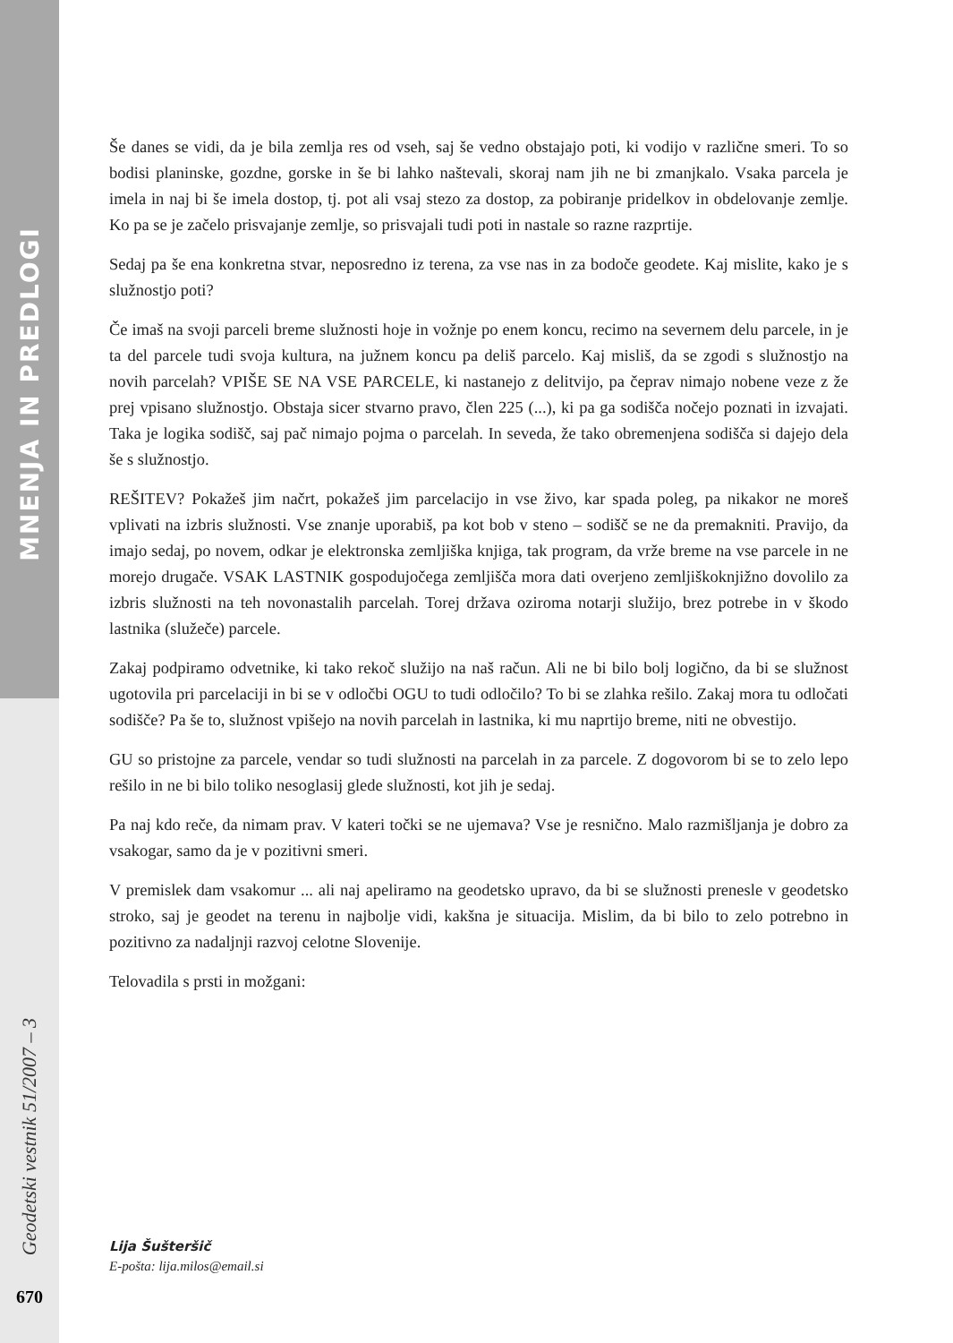MNENJA IN PREDLOGI
Geodetski vestnik 51/2007 – 3
Še danes se vidi, da je bila zemlja res od vseh, saj še vedno obstajajo poti, ki vodijo v različne smeri. To so bodisi planinske, gozdne, gorske in še bi lahko naštevali, skoraj nam jih ne bi zmanjkalo. Vsaka parcela je imela in naj bi še imela dostop, tj. pot ali vsaj stezo za dostop, za pobiranje pridelkov in obdelovanje zemlje. Ko pa se je začelo prisvajanje zemlje, so prisvajali tudi poti in nastale so razne razprtije.
Sedaj pa še ena konkretna stvar, neposredno iz terena, za vse nas in za bodoče geodete. Kaj mislite, kako je s služnostjo poti?
Če imaš na svoji parceli breme služnosti hoje in vožnje po enem koncu, recimo na severnem delu parcele, in je ta del parcele tudi svoja kultura, na južnem koncu pa deliš parcelo. Kaj misliš, da se zgodi s služnostjo na novih parcelah? VPIŠE SE NA VSE PARCELE, ki nastanejo z delitvijo, pa čeprav nimajo nobene veze z že prej vpisano služnostjo. Obstaja sicer stvarno pravo, člen 225 (...), ki pa ga sodišča nočejo poznati in izvajati. Taka je logika sodišč, saj pač nimajo pojma o parcelah. In seveda, že tako obremenjena sodišča si dajejo dela še s služnostjo.
REŠITEV? Pokažeš jim načrt, pokažeš jim parcelacijo in vse živo, kar spada poleg, pa nikakor ne moreš vplivati na izbris služnosti. Vse znanje uporabiš, pa kot bob v steno – sodišč se ne da premakniti. Pravijo, da imajo sedaj, po novem, odkar je elektronska zemljiška knjiga, tak program, da vrže breme na vse parcele in ne morejo drugače. VSAK LASTNIK gospodujočega zemljišča mora dati overjeno zemljiškoknjižno dovolilo za izbris služnosti na teh novonastalih parcelah. Torej država oziroma notarji služijo, brez potrebe in v škodo lastnika (služeče) parcele.
Zakaj podpiramo odvetnike, ki tako rekoč služijo na naš račun. Ali ne bi bilo bolj logično, da bi se služnost ugotovila pri parcelaciji in bi se v odločbi OGU to tudi odločilo? To bi se zlahka rešilo. Zakaj mora tu odločati sodišče? Pa še to, služnost vpišejo na novih parcelah in lastnika, ki mu naprtijo breme, niti ne obvestijo.
GU so pristojne za parcele, vendar so tudi služnosti na parcelah in za parcele. Z dogovorom bi se to zelo lepo rešilo in ne bi bilo toliko nesoglasij glede služnosti, kot jih je sedaj.
Pa naj kdo reče, da nimam prav. V kateri točki se ne ujemava? Vse je resnično. Malo razmišljanja je dobro za vsakogar, samo da je v pozitivni smeri.
V premislek dam vsakomur ... ali naj apeliramo na geodetsko upravo, da bi se služnosti prenesle v geodetsko stroko, saj je geodet na terenu in najbolje vidi, kakšna je situacija. Mislim, da bi bilo to zelo potrebno in pozitivno za nadaljnji razvoj celotne Slovenije.
Telovadila s prsti in možgani:
Lija Šušteršič
E-pošta: lija.milos@email.si
670